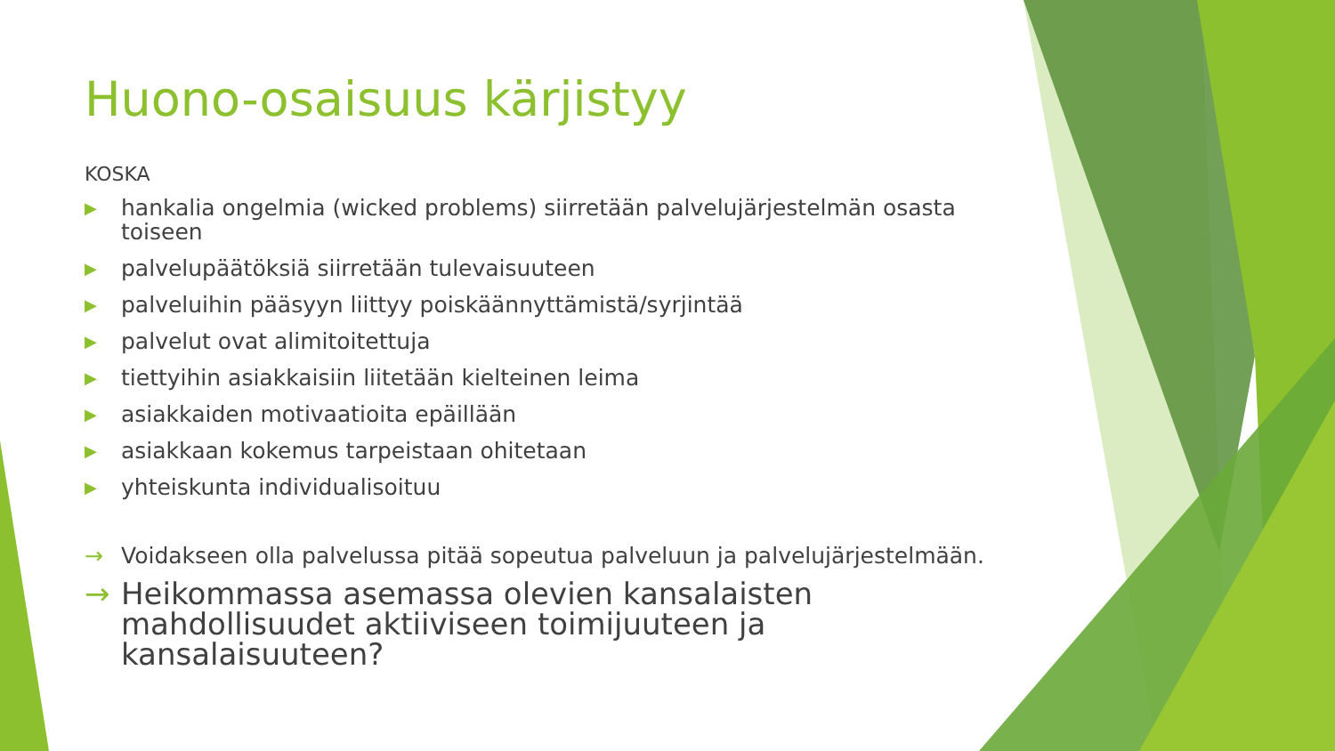Huono-osaisuus kärjistyy
KOSKA
▶ hankalia ongelmia (wicked problems) siirretään palvelujärjestelmän osasta toiseen
▶ palvelupäätöksiä siirretään tulevaisuuteen
▶ palveluihin pääsyyn liittyy poiskäännyttämistä/syrjintää
▶ palvelut ovat alimitoitettuja
▶ tiettyihin asiakkaisiin liitetään kielteinen leima
▶ asiakkaiden motivaatioita epäillään
▶ asiakkaan kokemus tarpeistaan ohitetaan
▶ yhteiskunta individualisoituu
→ Voidakseen olla palvelussa pitää sopeutua palveluun ja palvelujärjestelmään.
→ Heikommassa asemassa olevien kansalaisten mahdollisuudet aktiiviseen toimijuuteen ja kansalaisuuteen?